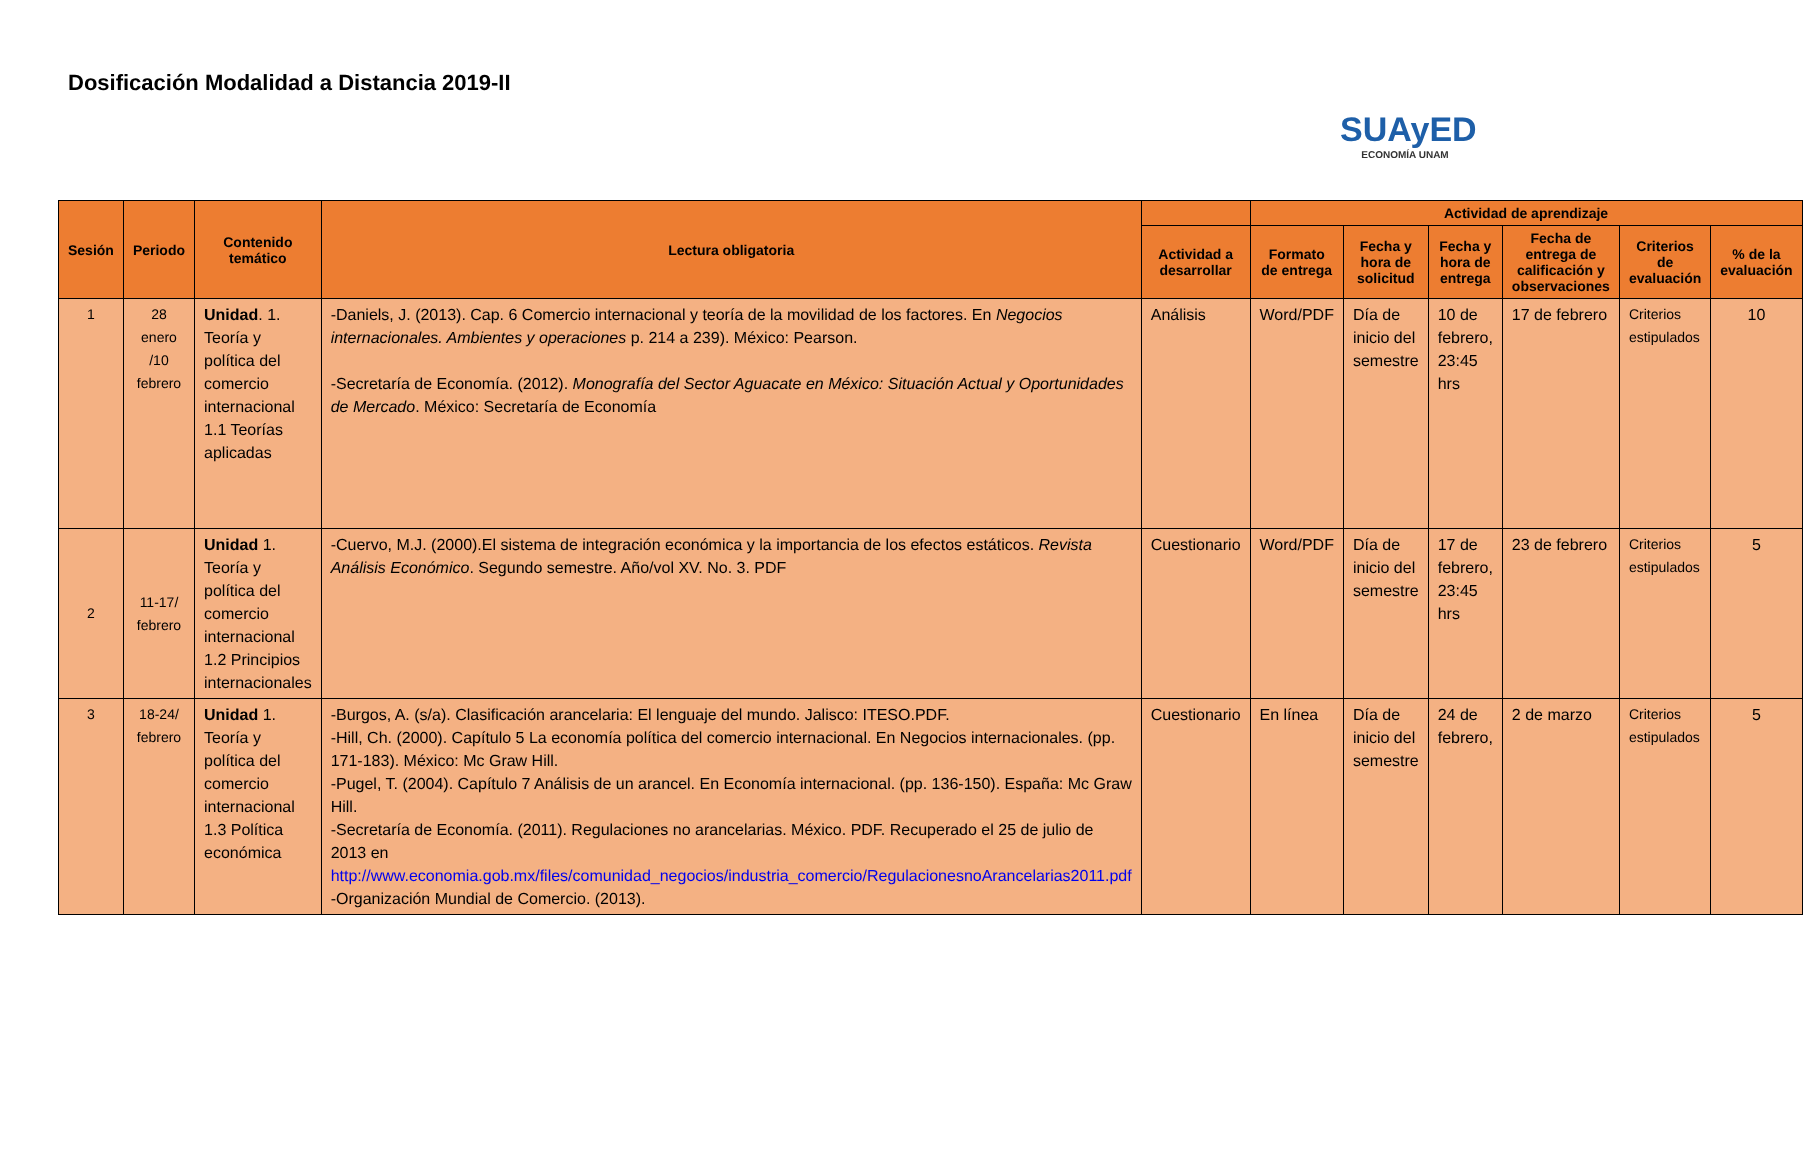Dosificación Modalidad a Distancia 2019-II
SUAyED
ECONOMÍA UNAM
| Sesión | Periodo | Contenido temático | Lectura obligatoria | | Actividad de aprendizaje | | | | | |
| --- | --- | --- | --- | --- | --- | --- | --- | --- | --- | --- |
| | | | | Actividad a desarrollar | Formato de entrega | Fecha y hora de solicitud | Fecha y hora de entrega | Fecha de entrega de calificación y observaciones | Criterios de evaluación | % de la evaluación |
| 1 | 28 enero /10 febrero | Unidad . 1. Teoría y política del comercio internacional 1.1 Teorías aplicadas | -Daniels, J. (2013). Cap. 6 Comercio internacional y teoría de la movilidad de los factores. En Negocios internacionales. Ambientes y operaciones p. 214 a 239). México: Pearson. -Secretaría de Economía. (2012). Monografía del Sector Aguacate en México: Situación Actual y Oportunidades de Mercado . México: Secretaría de Economía | Análisis | Word/PDF | Día de inicio del semestre | 10 de febrero, 23:45 hrs | 17 de febrero | Criterios estipulados | 10 |
| 2 | 11-17/ febrero | Unidad 1. Teoría y política del comercio internacional 1.2 Principios internacionales | -Cuervo, M.J. (2000).El sistema de integración económica y la importancia de los efectos estáticos. Revista Análisis Económico . Segundo semestre. Año/vol XV. No. 3. PDF | Cuestionario | Word/PDF | Día de inicio del semestre | 17 de febrero, 23:45 hrs | 23 de febrero | Criterios estipulados | 5 |
| 3 | 18-24/ febrero | Unidad 1. Teoría y política del comercio internacional 1.3 Política económica | -Burgos, A. (s/a). Clasificación arancelaria: El lenguaje del mundo. Jalisco: ITESO.PDF. -Hill, Ch. (2000). Capítulo 5 La economía política del comercio internacional. En Negocios internacionales. (pp. 171-183). México: Mc Graw Hill. -Pugel, T. (2004). Capítulo 7 Análisis de un arancel. En Economía internacional. (pp. 136-150). España: Mc Graw Hill. -Secretaría de Economía. (2011). Regulaciones no arancelarias. México. PDF. Recuperado el 25 de julio de 2013 en http://www.economia.gob.mx/files/comunidad_negocios/industria_comercio/RegulacionesnoArancelarias2011.pdf -Organización Mundial de Comercio. (2013). | Cuestionario | En línea | Día de inicio del semestre | 24 de febrero, | 2 de marzo | Criterios estipulados | 5 |